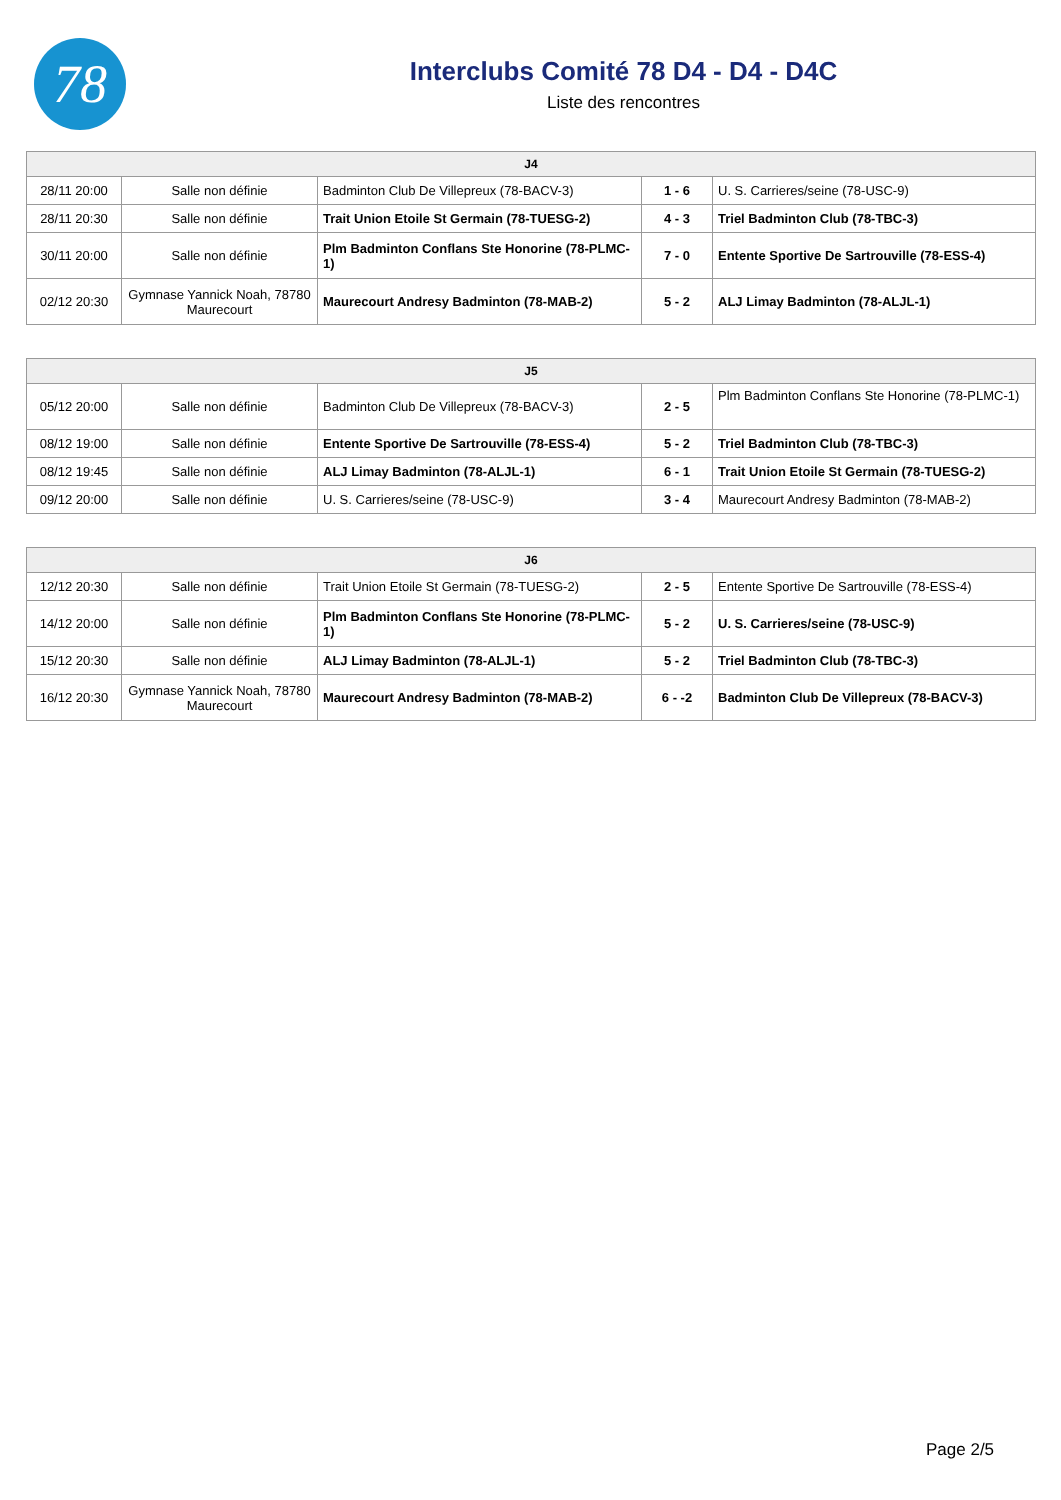78
Interclubs Comité 78 D4 - D4 - D4C
Liste des rencontres
| J4 | | | | |
| --- | --- | --- | --- | --- |
| 28/11 20:00 | Salle non définie | Badminton Club De Villepreux (78-BACV-3) | 1 - 6 | U. S. Carrieres/seine (78-USC-9) |
| 28/11 20:30 | Salle non définie | Trait Union Etoile St Germain (78-TUESG-2) | 4 - 3 | Triel Badminton Club (78-TBC-3) |
| 30/11 20:00 | Salle non définie | Plm Badminton Conflans Ste Honorine (78-PLMC-1) | 7 - 0 | Entente Sportive De Sartrouville (78-ESS-4) |
| 02/12 20:30 | Gymnase Yannick Noah, 78780 Maurecourt | Maurecourt Andresy Badminton (78-MAB-2) | 5 - 2 | ALJ Limay Badminton (78-ALJL-1) |
| J5 | | | | |
| --- | --- | --- | --- | --- |
| 05/12 20:00 | Salle non définie | Badminton Club De Villepreux (78-BACV-3) | 2 - 5 | Plm Badminton Conflans Ste Honorine (78-PLMC-1) |
| 08/12 19:00 | Salle non définie | Entente Sportive De Sartrouville (78-ESS-4) | 5 - 2 | Triel Badminton Club (78-TBC-3) |
| 08/12 19:45 | Salle non définie | ALJ Limay Badminton (78-ALJL-1) | 6 - 1 | Trait Union Etoile St Germain (78-TUESG-2) |
| 09/12 20:00 | Salle non définie | U. S. Carrieres/seine (78-USC-9) | 3 - 4 | Maurecourt Andresy Badminton (78-MAB-2) |
| J6 | | | | |
| --- | --- | --- | --- | --- |
| 12/12 20:30 | Salle non définie | Trait Union Etoile St Germain (78-TUESG-2) | 2 - 5 | Entente Sportive De Sartrouville (78-ESS-4) |
| 14/12 20:00 | Salle non définie | Plm Badminton Conflans Ste Honorine (78-PLMC-1) | 5 - 2 | U. S. Carrieres/seine (78-USC-9) |
| 15/12 20:30 | Salle non définie | ALJ Limay Badminton (78-ALJL-1) | 5 - 2 | Triel Badminton Club (78-TBC-3) |
| 16/12 20:30 | Gymnase Yannick Noah, 78780 Maurecourt | Maurecourt Andresy Badminton (78-MAB-2) | 6 - -2 | Badminton Club De Villepreux (78-BACV-3) |
Page 2/5